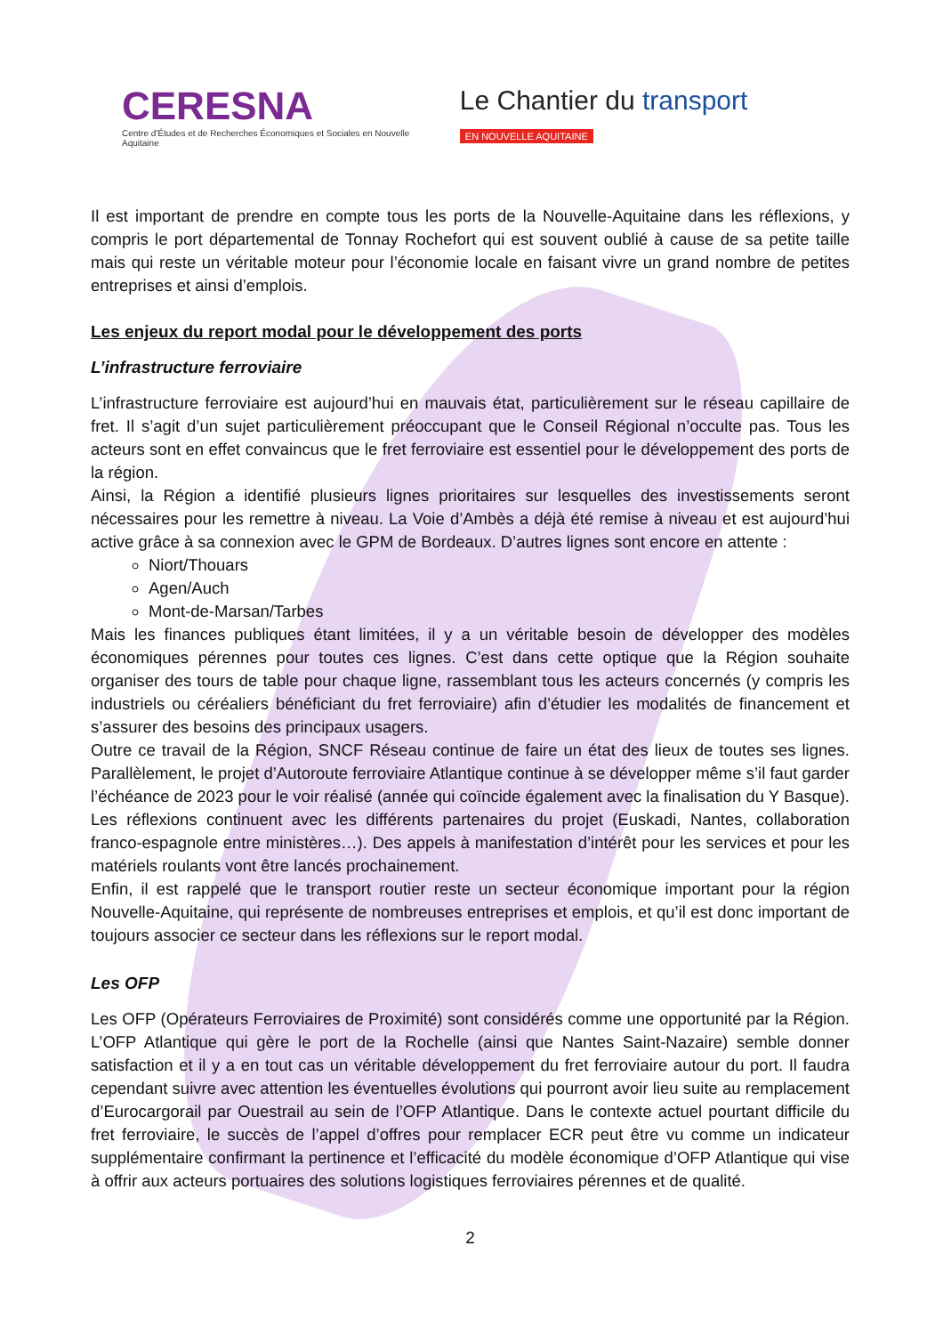CERESNA
Centre d'Études et de Recherches Économiques et Sociales en Nouvelle Aquitaine
Le Chantier du transport
EN NOUVELLE AQUITAINE
Il est important de prendre en compte tous les ports de la Nouvelle-Aquitaine dans les réflexions, y compris le port départemental de Tonnay Rochefort qui est souvent oublié à cause de sa petite taille mais qui reste un véritable moteur pour l’économie locale en faisant vivre un grand nombre de petites entreprises et ainsi d’emplois.
Les enjeux du report modal pour le développement des ports
L’infrastructure ferroviaire
L’infrastructure ferroviaire est aujourd’hui en mauvais état, particulièrement sur le réseau capillaire de fret. Il s’agit d’un sujet particulièrement préoccupant que le Conseil Régional n’occulte pas. Tous les acteurs sont en effet convaincus que le fret ferroviaire est essentiel pour le développement des ports de la région.
Ainsi, la Région a identifié plusieurs lignes prioritaires sur lesquelles des investissements seront nécessaires pour les remettre à niveau. La Voie d’Ambès a déjà été remise à niveau et est aujourd’hui active grâce à sa connexion avec le GPM de Bordeaux. D’autres lignes sont encore en attente :
Niort/Thouars
Agen/Auch
Mont-de-Marsan/Tarbes
Mais les finances publiques étant limitées, il y a un véritable besoin de développer des modèles économiques pérennes pour toutes ces lignes. C’est dans cette optique que la Région souhaite organiser des tours de table pour chaque ligne, rassemblant tous les acteurs concernés (y compris les industriels ou céréaliers bénéficiant du fret ferroviaire) afin d’étudier les modalités de financement et s’assurer des besoins des principaux usagers.
Outre ce travail de la Région, SNCF Réseau continue de faire un état des lieux de toutes ses lignes. Parallèlement, le projet d’Autoroute ferroviaire Atlantique continue à se développer même s’il faut garder l’échéance de 2023 pour le voir réalisé (année qui coïncide également avec la finalisation du Y Basque). Les réflexions continuent avec les différents partenaires du projet (Euskadi, Nantes, collaboration franco-espagnole entre ministères…). Des appels à manifestation d’intérêt pour les services et pour les matériels roulants vont être lancés prochainement.
Enfin, il est rappelé que le transport routier reste un secteur économique important pour la région Nouvelle-Aquitaine, qui représente de nombreuses entreprises et emplois, et qu’il est donc important de toujours associer ce secteur dans les réflexions sur le report modal.
Les OFP
Les OFP (Opérateurs Ferroviaires de Proximité) sont considérés comme une opportunité par la Région. L’OFP Atlantique qui gère le port de la Rochelle (ainsi que Nantes Saint-Nazaire) semble donner satisfaction et il y a en tout cas un véritable développement du fret ferroviaire autour du port. Il faudra cependant suivre avec attention les éventuelles évolutions qui pourront avoir lieu suite au remplacement d’Eurocargorail par Ouestrail au sein de l’OFP Atlantique. Dans le contexte actuel pourtant difficile du fret ferroviaire, le succès de l’appel d’offres pour remplacer ECR peut être vu comme un indicateur supplémentaire confirmant la pertinence et l’efficacité du modèle économique d’OFP Atlantique qui vise à offrir aux acteurs portuaires des solutions logistiques ferroviaires pérennes et de qualité.
2